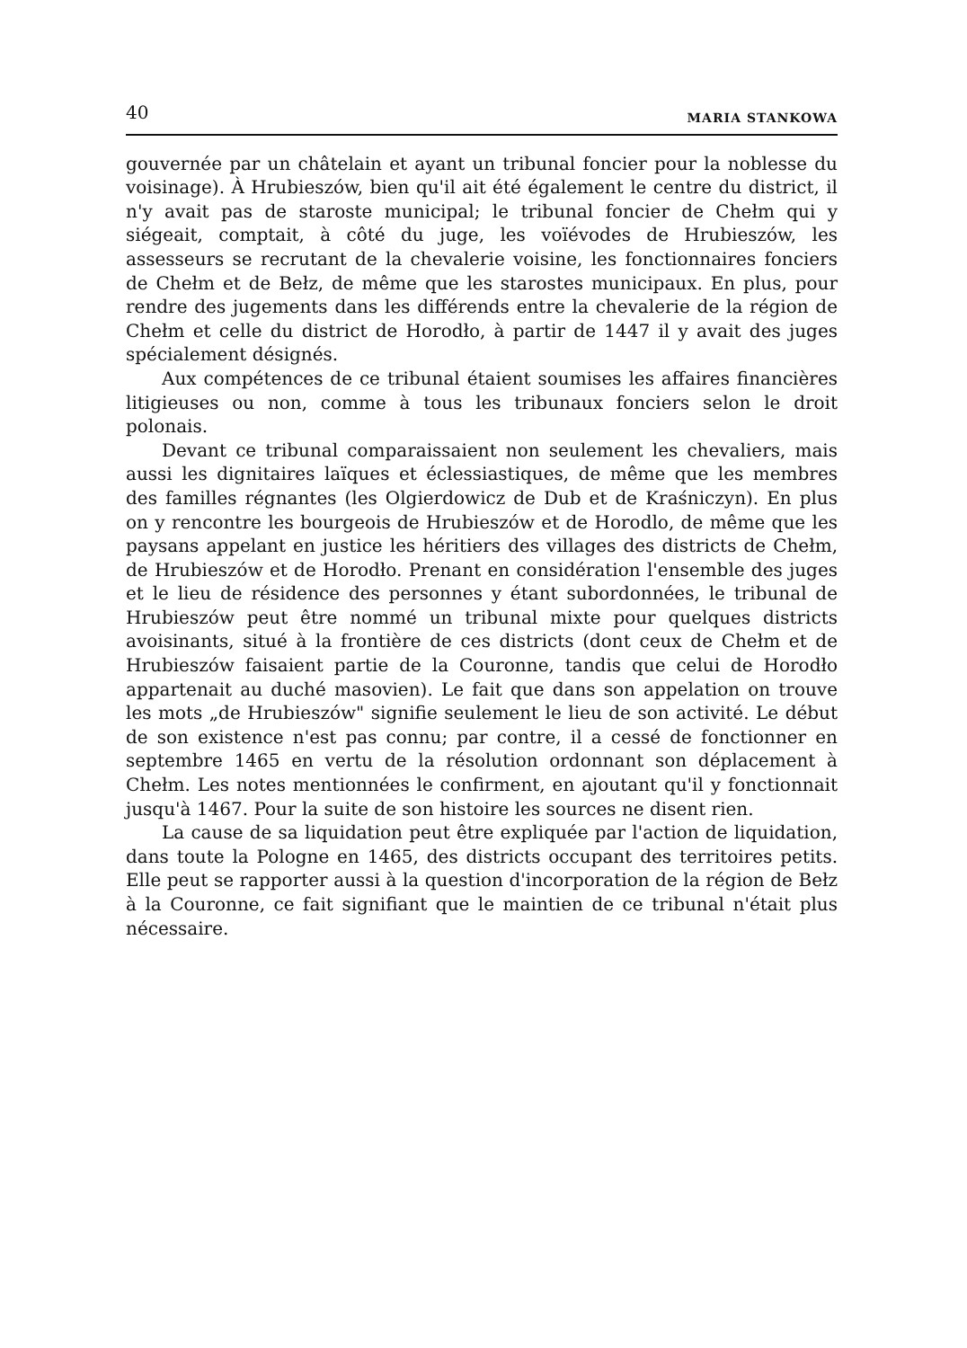40 MARIA STANKOWA
gouvernée par un châtelain et ayant un tribunal foncier pour la noblesse du voisinage). À Hrubieszów, bien qu'il ait été également le centre du district, il n'y avait pas de staroste municipal; le tribunal foncier de Chełm qui y siégeait, comptait, à côté du juge, les voïévodes de Hrubieszów, les assesseurs se recrutant de la chevalerie voisine, les fonctionnaires fonciers de Chełm et de Bełz, de même que les starostes municipaux. En plus, pour rendre des jugements dans les différends entre la chevalerie de la région de Chełm et celle du district de Horodło, à partir de 1447 il y avait des juges spécialement désignés.
Aux compétences de ce tribunal étaient soumises les affaires financières litigieuses ou non, comme à tous les tribunaux fonciers selon le droit polonais.
Devant ce tribunal comparaissaient non seulement les chevaliers, mais aussi les dignitaires laïques et éclessiastiques, de même que les membres des familles régnantes (les Olgierdowicz de Dub et de Kraśniczyn). En plus on y rencontre les bourgeois de Hrubieszów et de Horodlo, de même que les paysans appelant en justice les héritiers des villages des districts de Chełm, de Hrubieszów et de Horodło. Prenant en considération l'ensemble des juges et le lieu de résidence des personnes y étant subordonnées, le tribunal de Hrubieszów peut être nommé un tribunal mixte pour quelques districts avoisinants, situé à la frontière de ces districts (dont ceux de Chełm et de Hrubieszów faisaient partie de la Couronne, tandis que celui de Horodło appartenait au duché masovien). Le fait que dans son appelation on trouve les mots „de Hrubieszów" signifie seulement le lieu de son activité. Le début de son existence n'est pas connu; par contre, il a cessé de fonctionner en septembre 1465 en vertu de la résolution ordonnant son déplacement à Chełm. Les notes mentionnées le confirment, en ajoutant qu'il y fonctionnait jusqu'à 1467. Pour la suite de son histoire les sources ne disent rien.
La cause de sa liquidation peut être expliquée par l'action de liquidation, dans toute la Pologne en 1465, des districts occupant des territoires petits. Elle peut se rapporter aussi à la question d'incorporation de la région de Bełz à la Couronne, ce fait signifiant que le maintien de ce tribunal n'était plus nécessaire.